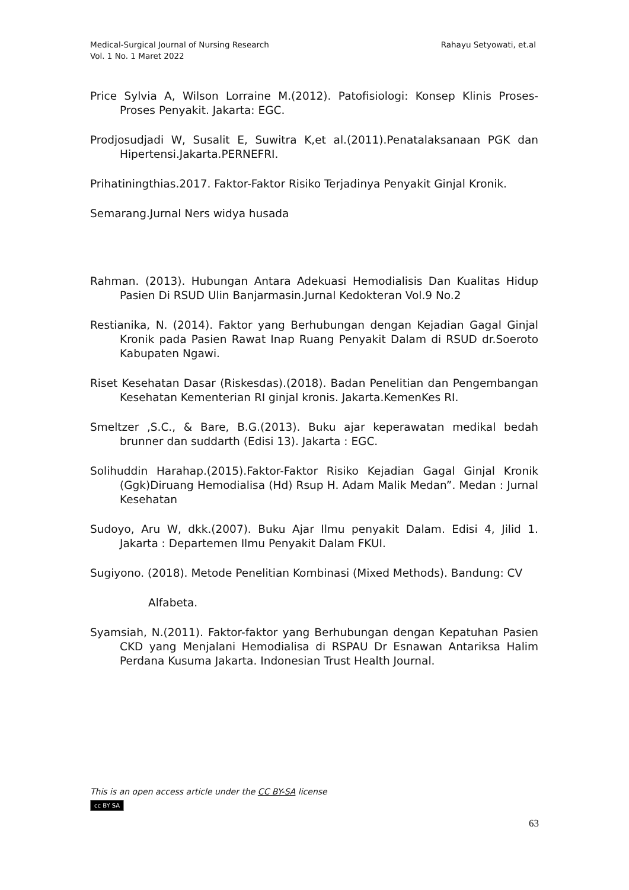Rahayu Setyowati, et.al Medical-Surgical Journal of Nursing Research
Vol. 1 No. 1 Maret 2022
Price Sylvia A, Wilson Lorraine M.(2012). Patofisiologi: Konsep Klinis Proses-Proses Penyakit. Jakarta: EGC.
Prodjosudjadi W, Susalit E, Suwitra K,et al.(2011).Penatalaksanaan PGK dan Hipertensi.Jakarta.PERNEFRI.
Prihatiningthias.2017. Faktor-Faktor Risiko Terjadinya Penyakit Ginjal Kronik.
Semarang.Jurnal Ners widya husada
Rahman. (2013). Hubungan Antara Adekuasi Hemodialisis Dan Kualitas Hidup Pasien Di RSUD Ulin Banjarmasin.Jurnal Kedokteran Vol.9 No.2
Restianika, N. (2014). Faktor yang Berhubungan dengan Kejadian Gagal Ginjal Kronik pada Pasien Rawat Inap Ruang Penyakit Dalam di RSUD dr.Soeroto Kabupaten Ngawi.
Riset Kesehatan Dasar (Riskesdas).(2018). Badan Penelitian dan Pengembangan Kesehatan Kementerian RI ginjal kronis. Jakarta.KemenKes RI.
Smeltzer ,S.C., & Bare, B.G.(2013). Buku ajar keperawatan medikal bedah brunner dan suddarth (Edisi 13). Jakarta : EGC.
Solihuddin Harahap.(2015).Faktor-Faktor Risiko Kejadian Gagal Ginjal Kronik (Ggk)Diruang Hemodialisa (Hd) Rsup H. Adam Malik Medan”. Medan : Jurnal Kesehatan
Sudoyo, Aru W, dkk.(2007). Buku Ajar Ilmu penyakit Dalam. Edisi 4, Jilid 1. Jakarta : Departemen Ilmu Penyakit Dalam FKUI.
Sugiyono. (2018). Metode Penelitian Kombinasi (Mixed Methods). Bandung: CV
Alfabeta.
Syamsiah, N.(2011). Faktor-faktor yang Berhubungan dengan Kepatuhan Pasien CKD yang Menjalani Hemodialisa di RSPAU Dr Esnawan Antariksa Halim Perdana Kusuma Jakarta. Indonesian Trust Health Journal.
This is an open access article under the CC BY-SA license
cc BY SA
63